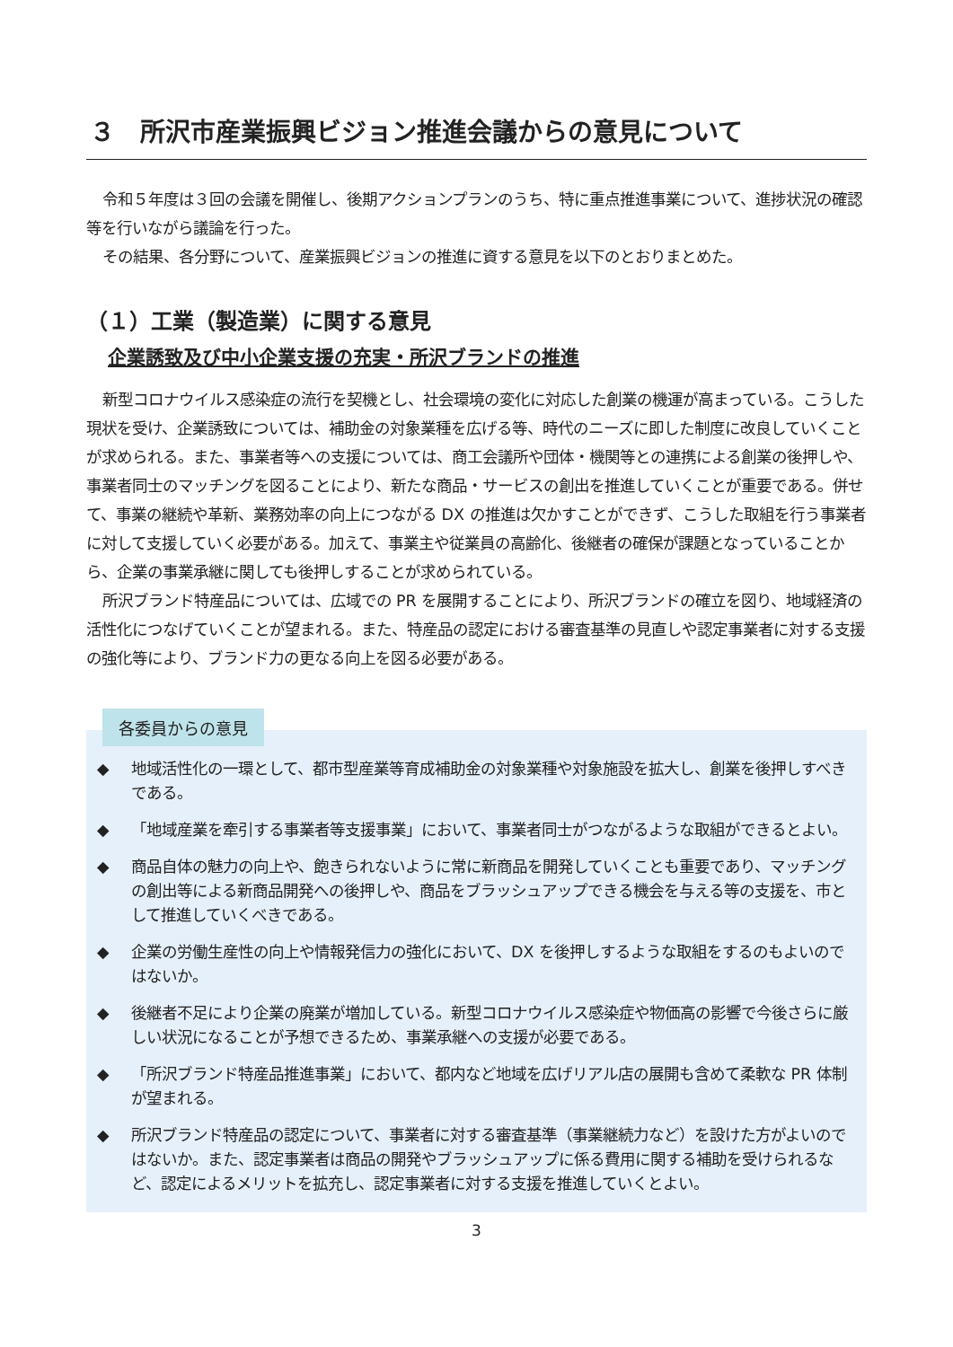３　所沢市産業振興ビジョン推進会議からの意見について
令和５年度は３回の会議を開催し、後期アクションプランのうち、特に重点推進事業について、進捗状況の確認等を行いながら議論を行った。
その結果、各分野について、産業振興ビジョンの推進に資する意見を以下のとおりまとめた。
（１）工業（製造業）に関する意見
企業誘致及び中小企業支援の充実・所沢ブランドの推進
新型コロナウイルス感染症の流行を契機とし、社会環境の変化に対応した創業の機運が高まっている。こうした現状を受け、企業誘致については、補助金の対象業種を広げる等、時代のニーズに即した制度に改良していくことが求められる。また、事業者等への支援については、商工会議所や団体・機関等との連携による創業の後押しや、事業者同士のマッチングを図ることにより、新たな商品・サービスの創出を推進していくことが重要である。併せて、事業の継続や革新、業務効率の向上につながる DX の推進は欠かすことができず、こうした取組を行う事業者に対して支援していく必要がある。加えて、事業主や従業員の高齢化、後継者の確保が課題となっていることから、企業の事業承継に関しても後押しすることが求められている。
所沢ブランド特産品については、広域での PR を展開することにより、所沢ブランドの確立を図り、地域経済の活性化につなげていくことが望まれる。また、特産品の認定における審査基準の見直しや認定事業者に対する支援の強化等により、ブランド力の更なる向上を図る必要がある。
各委員からの意見
◆ 地域活性化の一環として、都市型産業等育成補助金の対象業種や対象施設を拡大し、創業を後押しすべきである。
◆ 「地域産業を牽引する事業者等支援事業」において、事業者同士がつながるような取組ができるとよい。
◆ 商品自体の魅力の向上や、飽きられないように常に新商品を開発していくことも重要であり、マッチングの創出等による新商品開発への後押しや、商品をブラッシュアップできる機会を与える等の支援を、市として推進していくべきである。
◆ 企業の労働生産性の向上や情報発信力の強化において、DX を後押しするような取組をするのもよいのではないか。
◆ 後継者不足により企業の廃業が増加している。新型コロナウイルス感染症や物価高の影響で今後さらに厳しい状況になることが予想できるため、事業承継への支援が必要である。
◆ 「所沢ブランド特産品推進事業」において、都内など地域を広げリアル店の展開も含めて柔軟な PR 体制が望まれる。
◆ 所沢ブランド特産品の認定について、事業者に対する審査基準（事業継続力など）を設けた方がよいのではないか。また、認定事業者は商品の開発やブラッシュアップに係る費用に関する補助を受けられるなど、認定によるメリットを拡充し、認定事業者に対する支援を推進していくとよい。
3